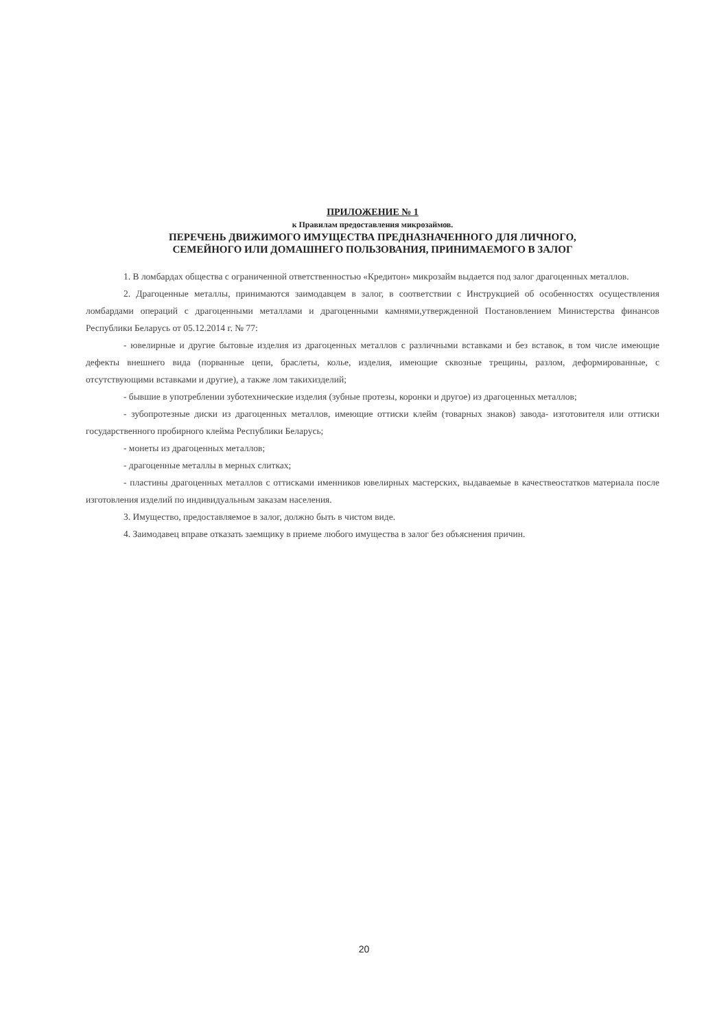ПРИЛОЖЕНИЕ № 1
к Правилам предоставления микрозаймов.
ПЕРЕЧЕНЬ ДВИЖИМОГО ИМУЩЕСТВА ПРЕДНАЗНАЧЕННОГО ДЛЯ ЛИЧНОГО,
СЕМЕЙНОГО ИЛИ ДОМАШНЕГО ПОЛЬЗОВАНИЯ, ПРИНИМАЕМОГО В ЗАЛОГ
1. В ломбардах общества с ограниченной ответственностью «Кредитон» микрозайм выдается под залог драгоценных металлов.
2. Драгоценные металлы, принимаются заимодавцем в залог, в соответствии с Инструкцией об особенностях осуществления ломбардами операций с драгоценными металлами и драгоценными камнями,утвержденной Постановлением Министерства финансов Республики Беларусь от 05.12.2014 г. № 77:
- ювелирные и другие бытовые изделия из драгоценных металлов с различными вставками и без вставок, в том числе имеющие дефекты внешнего вида (порванные цепи, браслеты, колье, изделия, имеющие сквозные трещины, разлом, деформированные, с отсутствующими вставками и другие), а также лом такихизделий;
- бывшие в употреблении зуботехнические изделия (зубные протезы, коронки и другое) из драгоценных металлов;
- зубопротезные диски из драгоценных металлов, имеющие оттиски клейм (товарных знаков) завода- изготовителя или оттиски государственного пробирного клейма Республики Беларусь;
- монеты из драгоценных металлов;
- драгоценные металлы в мерных слитках;
- пластины драгоценных металлов с оттисками именников ювелирных мастерских, выдаваемые в качествеостатков материала после изготовления изделий по индивидуальным заказам населения.
3. Имущество, предоставляемое в залог, должно быть в чистом виде.
4. Заимодавец вправе отказать заемщику в приеме любого имущества в залог без объяснения причин.
20